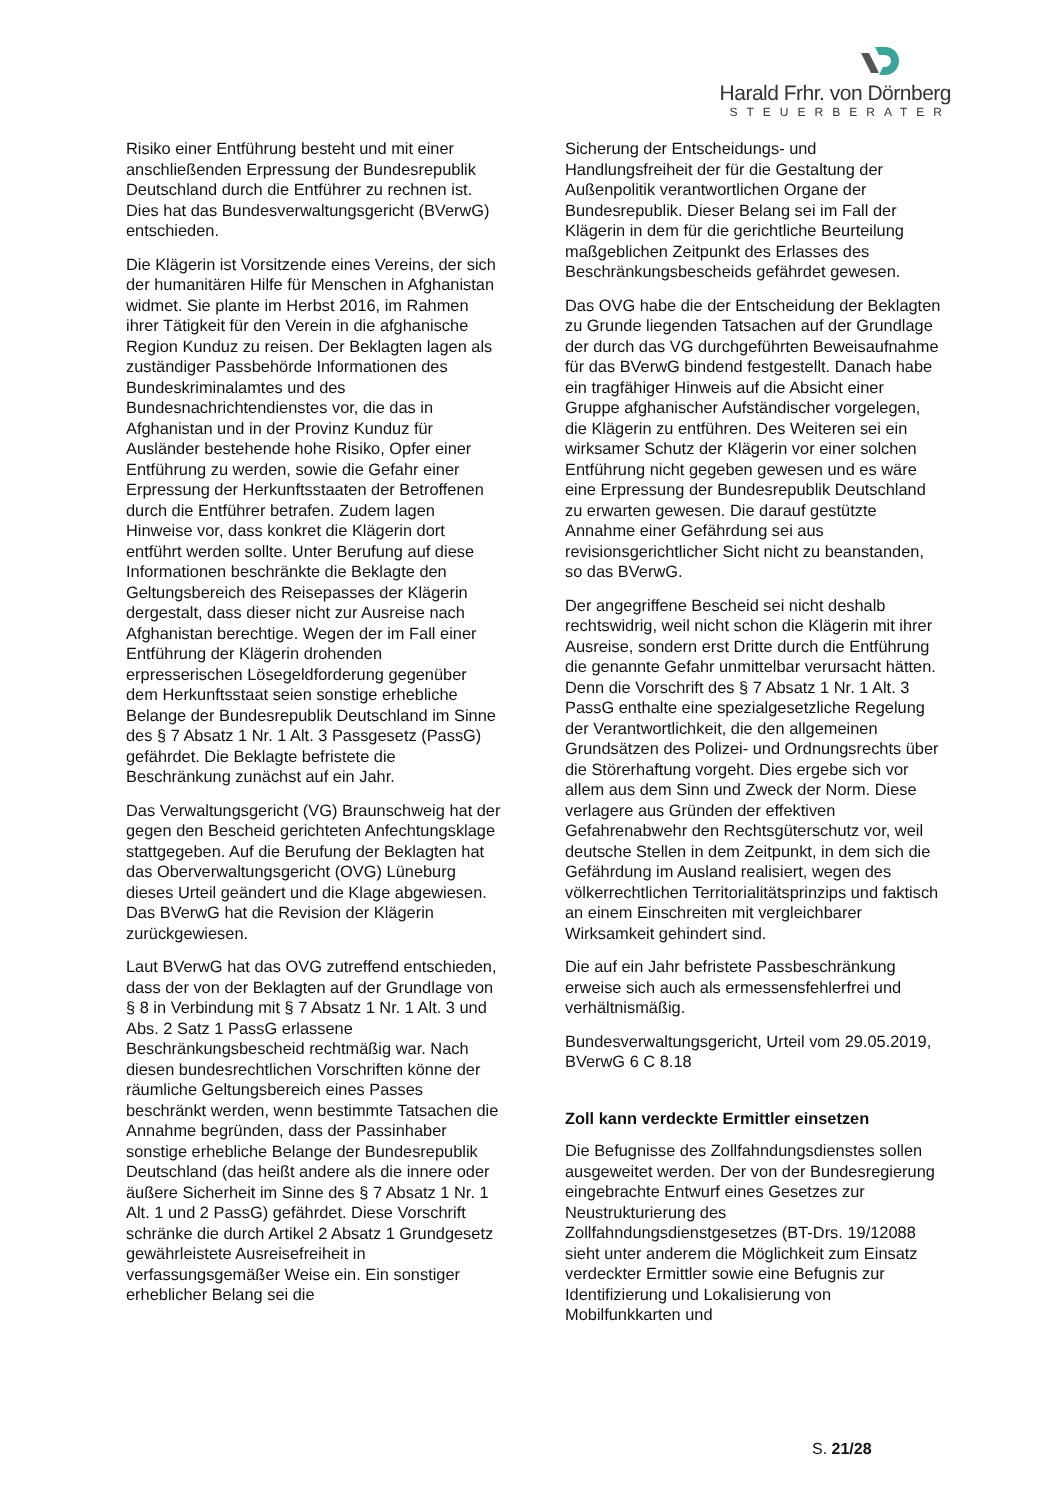Harald Frhr. von Dörnberg
STEUERBERATER
Risiko einer Entführung besteht und mit einer anschließenden Erpressung der Bundesrepublik Deutschland durch die Entführer zu rechnen ist. Dies hat das Bundesverwaltungsgericht (BVerwG) entschieden.
Die Klägerin ist Vorsitzende eines Vereins, der sich der humanitären Hilfe für Menschen in Afghanistan widmet. Sie plante im Herbst 2016, im Rahmen ihrer Tätigkeit für den Verein in die afghanische Region Kunduz zu reisen. Der Beklagten lagen als zuständiger Passbehörde Informationen des Bundeskriminalamtes und des Bundesnachrichtendienstes vor, die das in Afghanistan und in der Provinz Kunduz für Ausländer bestehende hohe Risiko, Opfer einer Entführung zu werden, sowie die Gefahr einer Erpressung der Herkunftsstaaten der Betroffenen durch die Entführer betrafen. Zudem lagen Hinweise vor, dass konkret die Klägerin dort entführt werden sollte. Unter Berufung auf diese Informationen beschränkte die Beklagte den Geltungsbereich des Reisepasses der Klägerin dergestalt, dass dieser nicht zur Ausreise nach Afghanistan berechtige. Wegen der im Fall einer Entführung der Klägerin drohenden erpresserischen Lösegeldforderung gegenüber dem Herkunftsstaat seien sonstige erhebliche Belange der Bundesrepublik Deutschland im Sinne des § 7 Absatz 1 Nr. 1 Alt. 3 Passgesetz (PassG) gefährdet. Die Beklagte befristete die Beschränkung zunächst auf ein Jahr.
Das Verwaltungsgericht (VG) Braunschweig hat der gegen den Bescheid gerichteten Anfechtungsklage stattgegeben. Auf die Berufung der Beklagten hat das Oberverwaltungsgericht (OVG) Lüneburg dieses Urteil geändert und die Klage abgewiesen. Das BVerwG hat die Revision der Klägerin zurückgewiesen.
Laut BVerwG hat das OVG zutreffend entschieden, dass der von der Beklagten auf der Grundlage von § 8 in Verbindung mit § 7 Absatz 1 Nr. 1 Alt. 3 und Abs. 2 Satz 1 PassG erlassene Beschränkungsbescheid rechtmäßig war. Nach diesen bundesrechtlichen Vorschriften könne der räumliche Geltungsbereich eines Passes beschränkt werden, wenn bestimmte Tatsachen die Annahme begründen, dass der Passinhaber sonstige erhebliche Belange der Bundesrepublik Deutschland (das heißt andere als die innere oder äußere Sicherheit im Sinne des § 7 Absatz 1 Nr. 1 Alt. 1 und 2 PassG) gefährdet. Diese Vorschrift schränke die durch Artikel 2 Absatz 1 Grundgesetz gewährleistete Ausreisefreiheit in verfassungsgemäßer Weise ein. Ein sonstiger erheblicher Belang sei die
Sicherung der Entscheidungs- und Handlungsfreiheit der für die Gestaltung der Außenpolitik verantwortlichen Organe der Bundesrepublik. Dieser Belang sei im Fall der Klägerin in dem für die gerichtliche Beurteilung maßgeblichen Zeitpunkt des Erlasses des Beschränkungsbescheids gefährdet gewesen.
Das OVG habe die der Entscheidung der Beklagten zu Grunde liegenden Tatsachen auf der Grundlage der durch das VG durchgeführten Beweisaufnahme für das BVerwG bindend festgestellt. Danach habe ein tragfähiger Hinweis auf die Absicht einer Gruppe afghanischer Aufständischer vorgelegen, die Klägerin zu entführen. Des Weiteren sei ein wirksamer Schutz der Klägerin vor einer solchen Entführung nicht gegeben gewesen und es wäre eine Erpressung der Bundesrepublik Deutschland zu erwarten gewesen. Die darauf gestützte Annahme einer Gefährdung sei aus revisionsgerichtlicher Sicht nicht zu beanstanden, so das BVerwG.
Der angegriffene Bescheid sei nicht deshalb rechtswidrig, weil nicht schon die Klägerin mit ihrer Ausreise, sondern erst Dritte durch die Entführung die genannte Gefahr unmittelbar verursacht hätten. Denn die Vorschrift des § 7 Absatz 1 Nr. 1 Alt. 3 PassG enthalte eine spezialgesetzliche Regelung der Verantwortlichkeit, die den allgemeinen Grundsätzen des Polizei- und Ordnungsrechts über die Störerhaftung vorgeht. Dies ergebe sich vor allem aus dem Sinn und Zweck der Norm. Diese verlagere aus Gründen der effektiven Gefahrenabwehr den Rechtsgüterschutz vor, weil deutsche Stellen in dem Zeitpunkt, in dem sich die Gefährdung im Ausland realisiert, wegen des völkerrechtlichen Territorialitätsprinzips und faktisch an einem Einschreiten mit vergleichbarer Wirksamkeit gehindert sind.
Die auf ein Jahr befristete Passbeschränkung erweise sich auch als ermessensfehlerfrei und verhältnismäßig.
Bundesverwaltungsgericht, Urteil vom 29.05.2019, BVerwG 6 C 8.18
Zoll kann verdeckte Ermittler einsetzen
Die Befugnisse des Zollfahndungsdienstes sollen ausgeweitet werden. Der von der Bundesregierung eingebrachte Entwurf eines Gesetzes zur Neustrukturierung des Zollfahndungsdienstgesetzes (BT-Drs. 19/12088 sieht unter anderem die Möglichkeit zum Einsatz verdeckter Ermittler sowie eine Befugnis zur Identifizierung und Lokalisierung von Mobilfunkkarten und
S. 21/28